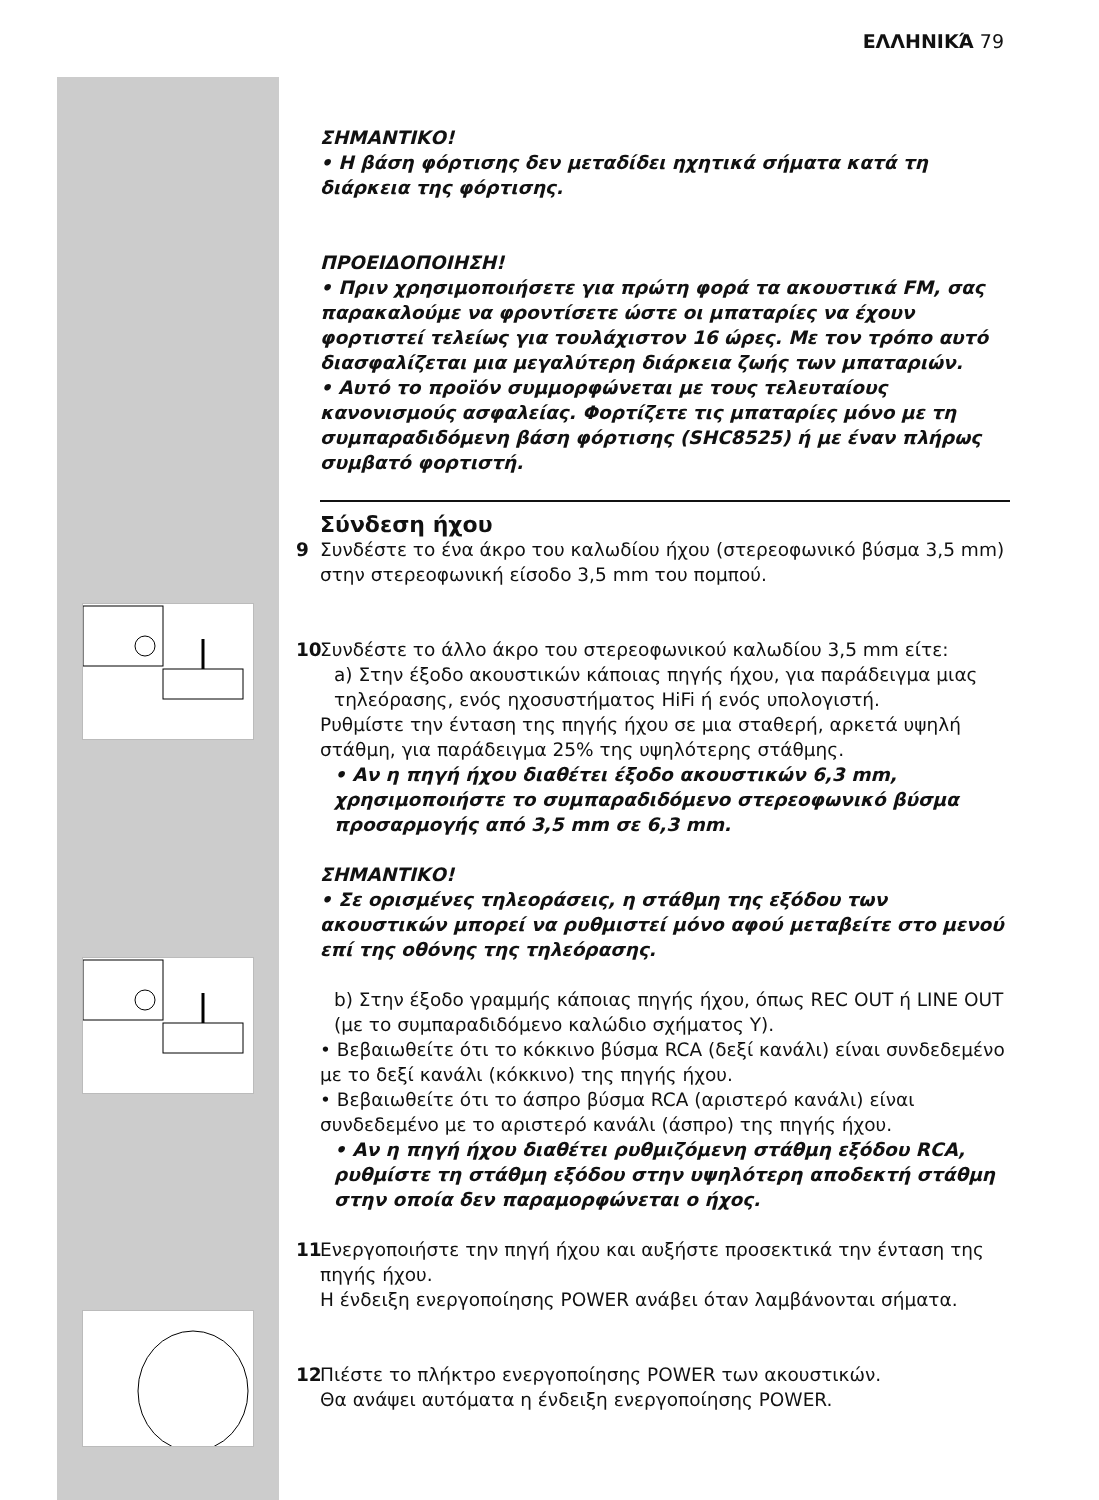ΕΛΛΗΝΙΚΆ 79
ΣΗΜΑΝΤΙΚΟ!
• Η βάση φόρτισης δεν μεταδίδει ηχητικά σήματα κατά τη διάρκεια της φόρτισης.
ΠΡΟΕΙΔΟΠΟΙΗΣΗ!
• Πριν χρησιμοποιήσετε για πρώτη φορά τα ακουστικά FM, σας παρακαλούμε να φροντίσετε ώστε οι μπαταρίες να έχουν φορτιστεί τελείως για τουλάχιστον 16 ώρες. Με τον τρόπο αυτό διασφαλίζεται μια μεγαλύτερη διάρκεια ζωής των μπαταριών.
• Αυτό το προϊόν συμμορφώνεται με τους τελευταίους κανονισμούς ασφαλείας. Φορτίζετε τις μπαταρίες μόνο με τη συμπαραδιδόμενη βάση φόρτισης (SHC8525) ή με έναν πλήρως συμβατό φορτιστή.
Σύνδεση ήχου
9 Συνδέστε το ένα άκρο του καλωδίου ήχου (στερεοφωνικό βύσμα 3,5 mm) στην στερεοφωνική είσοδο 3,5 mm του πομπού.
10 Συνδέστε το άλλο άκρο του στερεοφωνικού καλωδίου 3,5 mm είτε:
a) Στην έξοδο ακουστικών κάποιας πηγής ήχου, για παράδειγμα μιας τηλεόρασης, ενός ηχοσυστήματος HiFi ή ενός υπολογιστή.
Ρυθμίστε την ένταση της πηγής ήχου σε μια σταθερή, αρκετά υψηλή στάθμη, για παράδειγμα 25% της υψηλότερης στάθμης.
• Αν η πηγή ήχου διαθέτει έξοδο ακουστικών 6,3 mm, χρησιμοποιήστε το συμπαραδιδόμενο στερεοφωνικό βύσμα προσαρμογής από 3,5 mm σε 6,3 mm.
ΣΗΜΑΝΤΙΚΟ!
• Σε ορισμένες τηλεοράσεις, η στάθμη της εξόδου των ακουστικών μπορεί να ρυθμιστεί μόνο αφού μεταβείτε στο μενού επί της οθόνης της τηλεόρασης.
b) Στην έξοδο γραμμής κάποιας πηγής ήχου, όπως REC OUT ή LINE OUT (με το συμπαραδιδόμενο καλώδιο σχήματος Y).
• Βεβαιωθείτε ότι το κόκκινο βύσμα RCA (δεξί κανάλι) είναι συνδεδεμένο με το δεξί κανάλι (κόκκινο) της πηγής ήχου.
• Βεβαιωθείτε ότι το άσπρο βύσμα RCA (αριστερό κανάλι) είναι συνδεδεμένο με το αριστερό κανάλι (άσπρο) της πηγής ήχου.
• Αν η πηγή ήχου διαθέτει ρυθμιζόμενη στάθμη εξόδου RCA, ρυθμίστε τη στάθμη εξόδου στην υψηλότερη αποδεκτή στάθμη στην οποία δεν παραμορφώνεται ο ήχος.
11 Ενεργοποιήστε την πηγή ήχου και αυξήστε προσεκτικά την ένταση της πηγής ήχου.
Η ένδειξη ενεργοποίησης POWER ανάβει όταν λαμβάνονται σήματα.
12 Πιέστε το πλήκτρο ενεργοποίησης POWER των ακουστικών.
Θα ανάψει αυτόματα η ένδειξη ενεργοποίησης POWER.